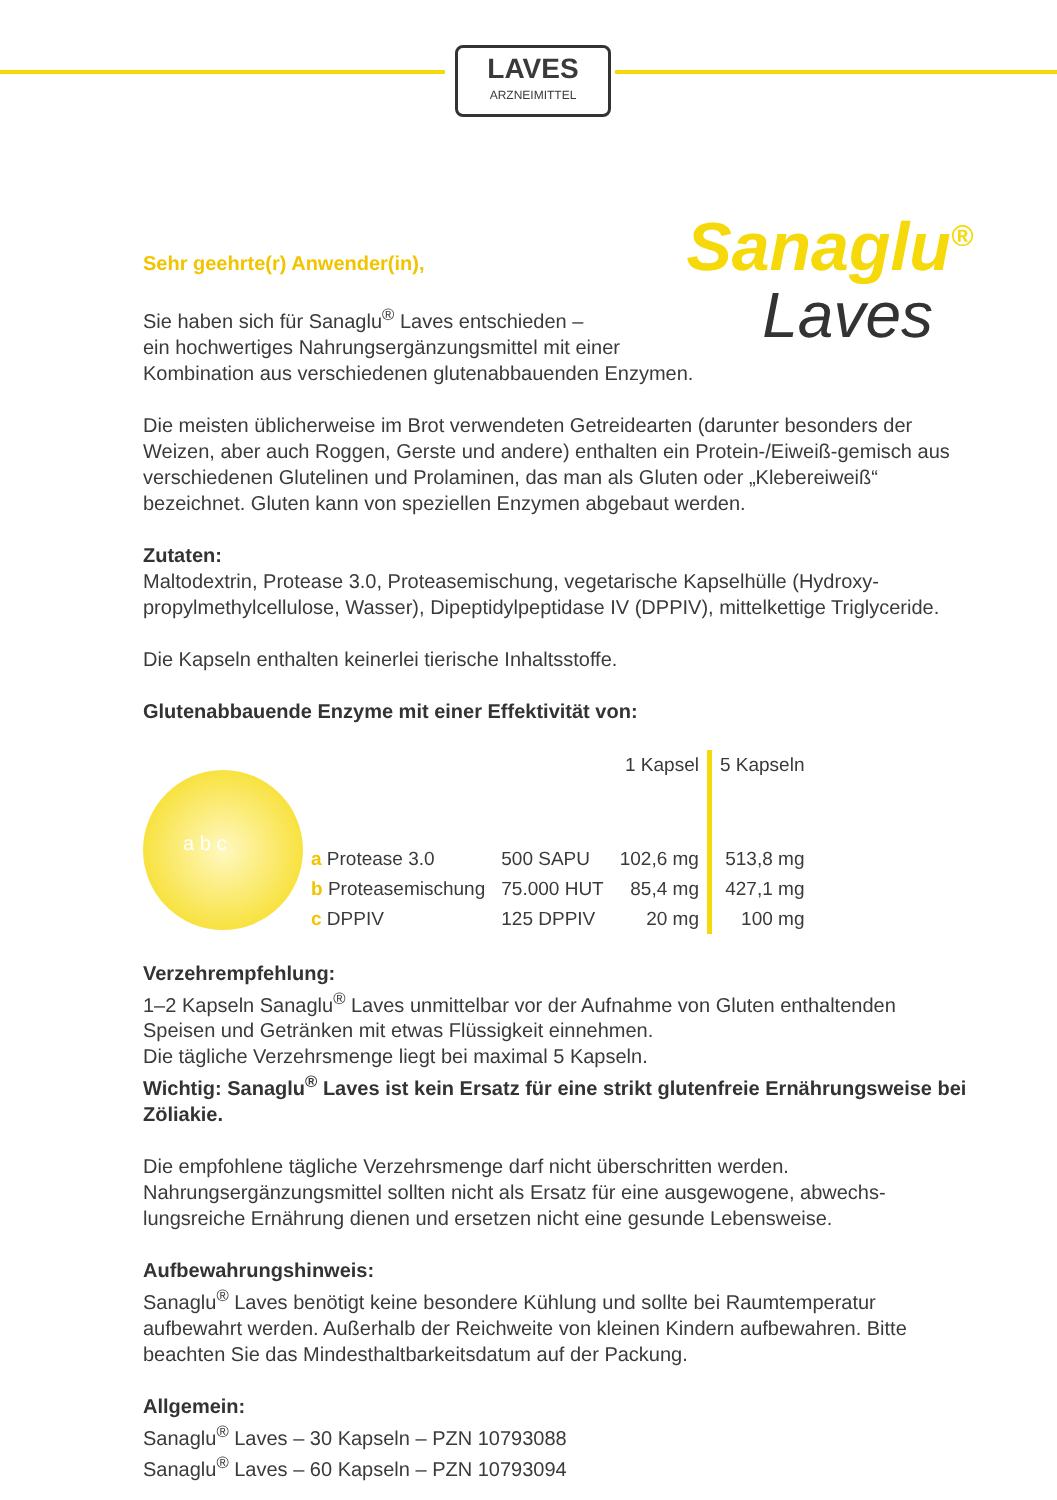LAVES
ARZNEIMITTEL
Sanaglu<sup>®</sup>
Laves
Sehr geehrte(r) Anwender(in),
Sie haben sich für Sanaglu<sup>®</sup> Laves entschieden –
ein hochwertiges Nahrungsergänzungsmittel mit einer
Kombination aus verschiedenen glutenabbauenden Enzymen.
Die meisten üblicherweise im Brot verwendeten Getreidearten (darunter besonders der Weizen, aber auch Roggen, Gerste und andere) enthalten ein Protein-/Eiweiß-gemisch aus verschiedenen Glutelinen und Prolaminen, das man als Gluten oder „Klebereiweiß“ bezeichnet. Gluten kann von speziellen Enzymen abgebaut werden.
Zutaten:
Maltodextrin, Protease 3.0, Proteasemischung, vegetarische Kapselhülle (Hydroxy-propylmethylcellulose, Wasser), Dipeptidylpeptidase IV (DPPIV), mittelkettige Triglyceride.
Die Kapseln enthalten keinerlei tierische Inhaltsstoffe.
Glutenabbauende Enzyme mit einer Effektivität von:
a b c
| | | 1 Kapsel | 5 Kapseln |
| a Protease 3.0 | 500 SAPU | 102,6 mg | 513,8 mg |
| b Proteasemischung | 75.000 HUT | 85,4 mg | 427,1 mg |
| c DPPIV | 125 DPPIV | 20 mg | 100 mg |
Verzehrempfehlung:
1–2 Kapseln Sanaglu<sup>®</sup> Laves unmittelbar vor der Aufnahme von Gluten enthaltenden Speisen und Getränken mit etwas Flüssigkeit einnehmen.
Die tägliche Verzehrsmenge liegt bei maximal 5 Kapseln.
Wichtig: Sanaglu<sup>®</sup> Laves ist kein Ersatz für eine strikt glutenfreie Ernährungsweise bei Zöliakie.
Die empfohlene tägliche Verzehrsmenge darf nicht überschritten werden. Nahrungsergänzungsmittel sollten nicht als Ersatz für eine ausgewogene, abwechs-lungsreiche Ernährung dienen und ersetzen nicht eine gesunde Lebensweise.
Aufbewahrungshinweis:
Sanaglu<sup>®</sup> Laves benötigt keine besondere Kühlung und sollte bei Raumtemperatur aufbewahrt werden. Außerhalb der Reichweite von kleinen Kindern aufbewahren. Bitte beachten Sie das Mindesthaltbarkeitsdatum auf der Packung.
Allgemein:
Sanaglu<sup>®</sup> Laves – 30 Kapseln – PZN 10793088
Sanaglu<sup>®</sup> Laves – 60 Kapseln – PZN 10793094